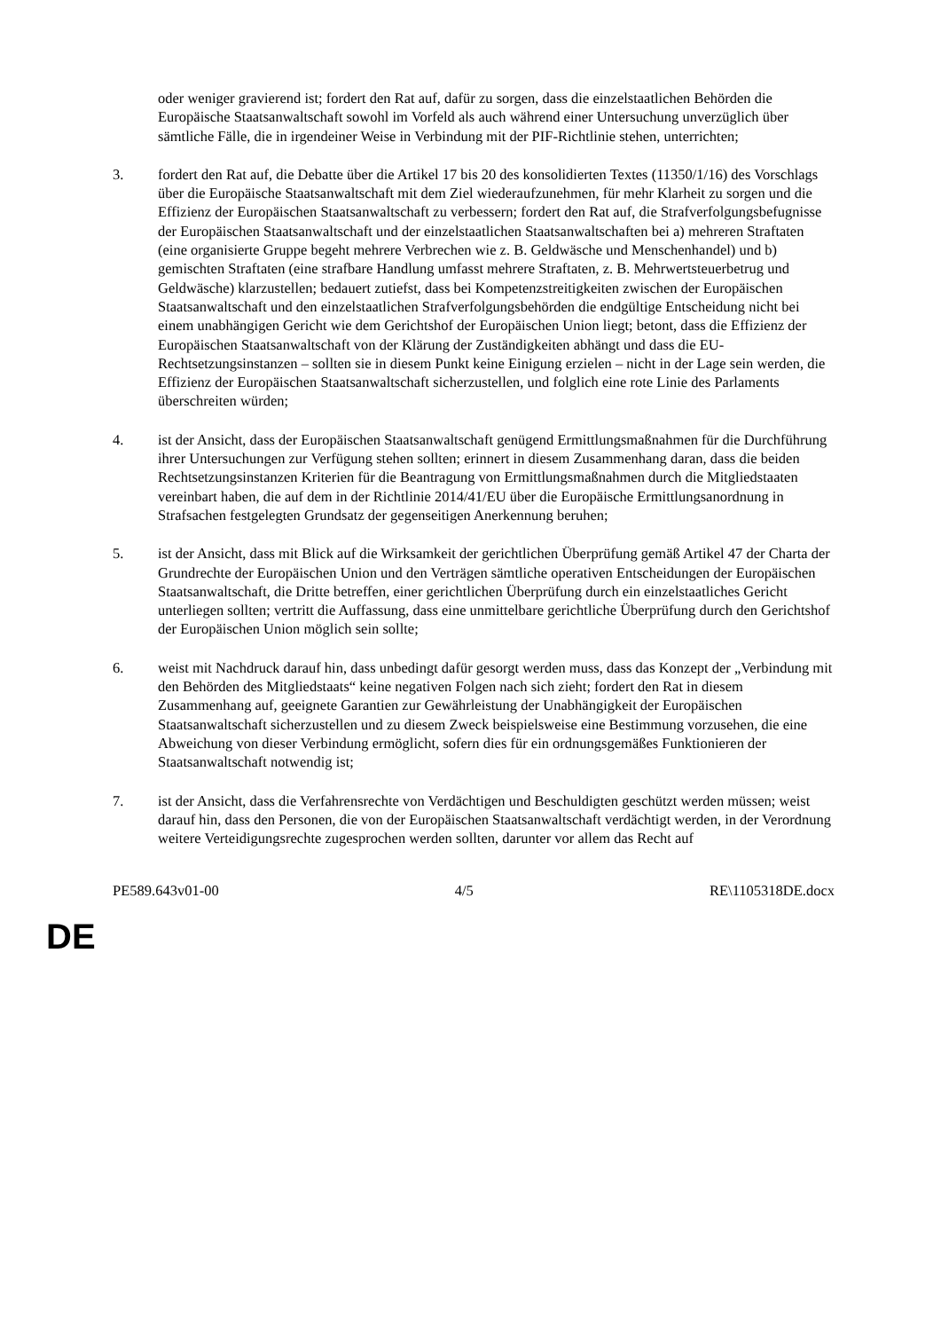oder weniger gravierend ist; fordert den Rat auf, dafür zu sorgen, dass die einzelstaatlichen Behörden die Europäische Staatsanwaltschaft sowohl im Vorfeld als auch während einer Untersuchung unverzüglich über sämtliche Fälle, die in irgendeiner Weise in Verbindung mit der PIF-Richtlinie stehen, unterrichten;
3. fordert den Rat auf, die Debatte über die Artikel 17 bis 20 des konsolidierten Textes (11350/1/16) des Vorschlags über die Europäische Staatsanwaltschaft mit dem Ziel wiederaufzunehmen, für mehr Klarheit zu sorgen und die Effizienz der Europäischen Staatsanwaltschaft zu verbessern; fordert den Rat auf, die Strafverfolgungsbefugnisse der Europäischen Staatsanwaltschaft und der einzelstaatlichen Staatsanwaltschaften bei a) mehreren Straftaten (eine organisierte Gruppe begeht mehrere Verbrechen wie z. B. Geldwäsche und Menschenhandel) und b) gemischten Straftaten (eine strafbare Handlung umfasst mehrere Straftaten, z. B. Mehrwertsteuerbetrug und Geldwäsche) klarzustellen; bedauert zutiefst, dass bei Kompetenzstreitigkeiten zwischen der Europäischen Staatsanwaltschaft und den einzelstaatlichen Strafverfolgungsbehörden die endgültige Entscheidung nicht bei einem unabhängigen Gericht wie dem Gerichtshof der Europäischen Union liegt; betont, dass die Effizienz der Europäischen Staatsanwaltschaft von der Klärung der Zuständigkeiten abhängt und dass die EU-Rechtsetzungsinstanzen – sollten sie in diesem Punkt keine Einigung erzielen – nicht in der Lage sein werden, die Effizienz der Europäischen Staatsanwaltschaft sicherzustellen, und folglich eine rote Linie des Parlaments überschreiten würden;
4. ist der Ansicht, dass der Europäischen Staatsanwaltschaft genügend Ermittlungsmaßnahmen für die Durchführung ihrer Untersuchungen zur Verfügung stehen sollten; erinnert in diesem Zusammenhang daran, dass die beiden Rechtsetzungsinstanzen Kriterien für die Beantragung von Ermittlungsmaßnahmen durch die Mitgliedstaaten vereinbart haben, die auf dem in der Richtlinie 2014/41/EU über die Europäische Ermittlungsanordnung in Strafsachen festgelegten Grundsatz der gegenseitigen Anerkennung beruhen;
5. ist der Ansicht, dass mit Blick auf die Wirksamkeit der gerichtlichen Überprüfung gemäß Artikel 47 der Charta der Grundrechte der Europäischen Union und den Verträgen sämtliche operativen Entscheidungen der Europäischen Staatsanwaltschaft, die Dritte betreffen, einer gerichtlichen Überprüfung durch ein einzelstaatliches Gericht unterliegen sollten; vertritt die Auffassung, dass eine unmittelbare gerichtliche Überprüfung durch den Gerichtshof der Europäischen Union möglich sein sollte;
6. weist mit Nachdruck darauf hin, dass unbedingt dafür gesorgt werden muss, dass das Konzept der „Verbindung mit den Behörden des Mitgliedstaats“ keine negativen Folgen nach sich zieht; fordert den Rat in diesem Zusammenhang auf, geeignete Garantien zur Gewährleistung der Unabhängigkeit der Europäischen Staatsanwaltschaft sicherzustellen und zu diesem Zweck beispielsweise eine Bestimmung vorzusehen, die eine Abweichung von dieser Verbindung ermöglicht, sofern dies für ein ordnungsgemäßes Funktionieren der Staatsanwaltschaft notwendig ist;
7. ist der Ansicht, dass die Verfahrensrechte von Verdächtigen und Beschuldigten geschützt werden müssen; weist darauf hin, dass den Personen, die von der Europäischen Staatsanwaltschaft verdächtigt werden, in der Verordnung weitere Verteidigungsrechte zugesprochen werden sollten, darunter vor allem das Recht auf
PE589.643v01-00 4/5 RE\1105318DE.docx
DE